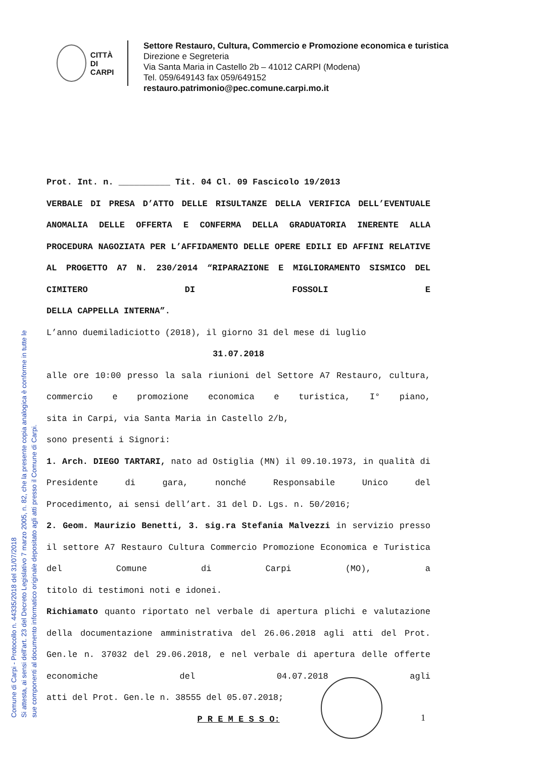Comune di Carpi - Protocollo n. 44335/2018 del 31/07/2018
Si attesta, ai sensi dell'art. 23 del Decreto Legislativo 7 marzo 2005, n. 82, che la presente copia analogica è conforme in tutte le
sue componenti al documento informatico originale depositato agli atti presso il Comune di Carpi.
CITTÀ DI
CARPI
Settore Restauro, Cultura, Commercio e Promozione economica e turistica
Direzione e Segreteria
Via Santa Maria in Castello 2b – 41012 CARPI (Modena)
Tel. 059/649143 fax 059/649152
restauro.patrimonio@pec.comune.carpi.mo.it
Prot. Int. n. __________ Tit. 04 Cl. 09 Fascicolo 19/2013
VERBALE DI PRESA D’ATTO DELLE RISULTANZE DELLA VERIFICA DELL’EVENTUALE ANOMALIA DELLE OFFERTA E CONFERMA DELLA GRADUATORIA INERENTE ALLA PROCEDURA NAGOZIATA PER L’AFFIDAMENTO DELLE OPERE EDILI ED AFFINI RELATIVE AL PROGETTO A7 N. 230/2014 “RIPARAZIONE E MIGLIORAMENTO SISMICO DEL CIMITERO DI FOSSOLI E
DELLA CAPPELLA INTERNA”.
L’anno duemiladiciotto (2018), il giorno 31 del mese di luglio
31.07.2018
alle ore 10:00 presso la sala riunioni del Settore A7 Restauro, cultura, commercio e promozione economica e turistica, I° piano,
sita in Carpi, via Santa Maria in Castello 2/b,
sono presenti i Signori:
1. Arch. DIEGO TARTARI, nato ad Ostiglia (MN) il 09.10.1973, in qualità di Presidente di gara, nonché Responsabile Unico del
Procedimento, ai sensi dell’art. 31 del D. Lgs. n. 50/2016;
2. Geom. Maurizio Benetti, 3. sig.ra Stefania Malvezzi in servizio presso il settore A7 Restauro Cultura Commercio Promozione Economica e Turistica del Comune di Carpi (MO), a
titolo di testimoni noti e idonei.
Richiamato quanto riportato nel verbale di apertura plichi e valutazione della documentazione amministrativa del 26.06.2018 agli atti del Prot. Gen.le n. 37032 del 29.06.2018, e nel verbale di apertura delle offerte economiche del 04.07.2018 agli
atti del Prot. Gen.le n. 38555 del 05.07.2018;
P R E M E S S O:
1